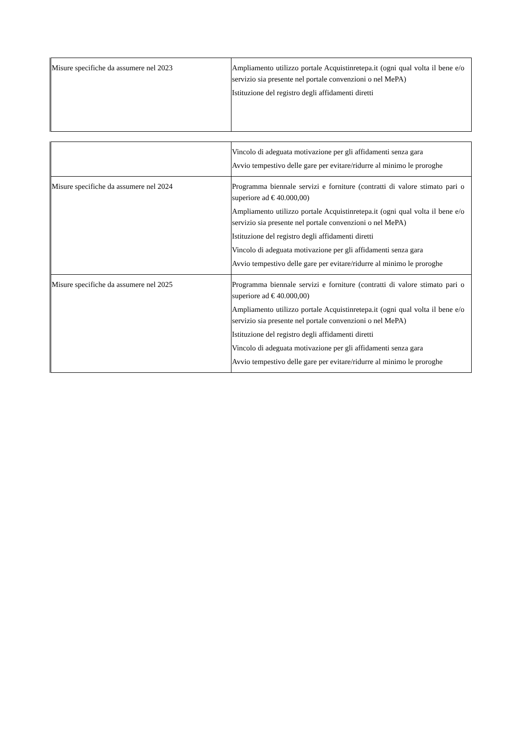| Misure specifiche da assumere nel 2023 | Ampliamento utilizzo portale Acquistinretepa.it (ogni qual volta il bene e/o servizio sia presente nel portale convenzioni o nel MePA) Istituzione del registro degli affidamenti diretti |
| | Vincolo di adeguata motivazione per gli affidamenti senza gara Avvio tempestivo delle gare per evitare/ridurre al minimo le proroghe |
| Misure specifiche da assumere nel 2024 | Programma biennale servizi e forniture (contratti di valore stimato pari o superiore ad € 40.000,00) Ampliamento utilizzo portale Acquistinretepa.it (ogni qual volta il bene e/o servizio sia presente nel portale convenzioni o nel MePA) Istituzione del registro degli affidamenti diretti Vincolo di adeguata motivazione per gli affidamenti senza gara Avvio tempestivo delle gare per evitare/ridurre al minimo le proroghe |
| Misure specifiche da assumere nel 2025 | Programma biennale servizi e forniture (contratti di valore stimato pari o superiore ad € 40.000,00) Ampliamento utilizzo portale Acquistinretepa.it (ogni qual volta il bene e/o servizio sia presente nel portale convenzioni o nel MePA) Istituzione del registro degli affidamenti diretti Vincolo di adeguata motivazione per gli affidamenti senza gara Avvio tempestivo delle gare per evitare/ridurre al minimo le proroghe |